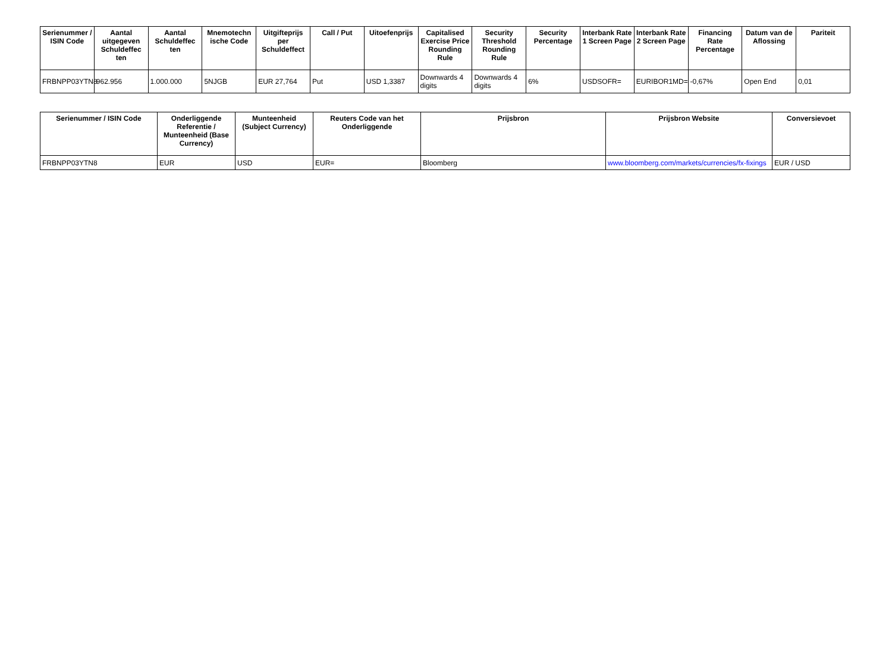| Serienummer / ISIN Code | Aantal uitgegeven Schuldeffec ten | Aantal Schuldeffec ten | Mnemotechn ische Code | Uitgifteprijs per Schuldeffect | Call / Put | Uitoefenprijs | Capitalised Exercise Price Rounding Rule | Security Threshold Rounding Rule | Security Percentage | Interbank Rate 1 Screen Page | Interbank Rate 2 Screen Page | Financing Rate Percentage | Datum van de Aflossing | Pariteit |
| --- | --- | --- | --- | --- | --- | --- | --- | --- | --- | --- | --- | --- | --- | --- |
| FRBNPP03YTN8 | 962.956 | 1.000.000 | 5NJGB | EUR 27,764 | Put | USD 1,3387 | Downwards 4 digits | Downwards 4 digits | 6% | USDSOFR= | EURIBOR1MD= | -0,67% | Open End | 0,01 |
| Serienummer / ISIN Code | Onderliggende Referentie / Munteenheid (Base Currency) | Munteenheid (Subject Currency) | Reuters Code van het Onderliggende | Prijsbron | Prijsbron Website | Conversievoet |
| --- | --- | --- | --- | --- | --- | --- |
| FRBNPP03YTN8 | EUR | USD | EUR= | Bloomberg | www.bloomberg.com/markets/currencies/fx-fixings | EUR / USD |